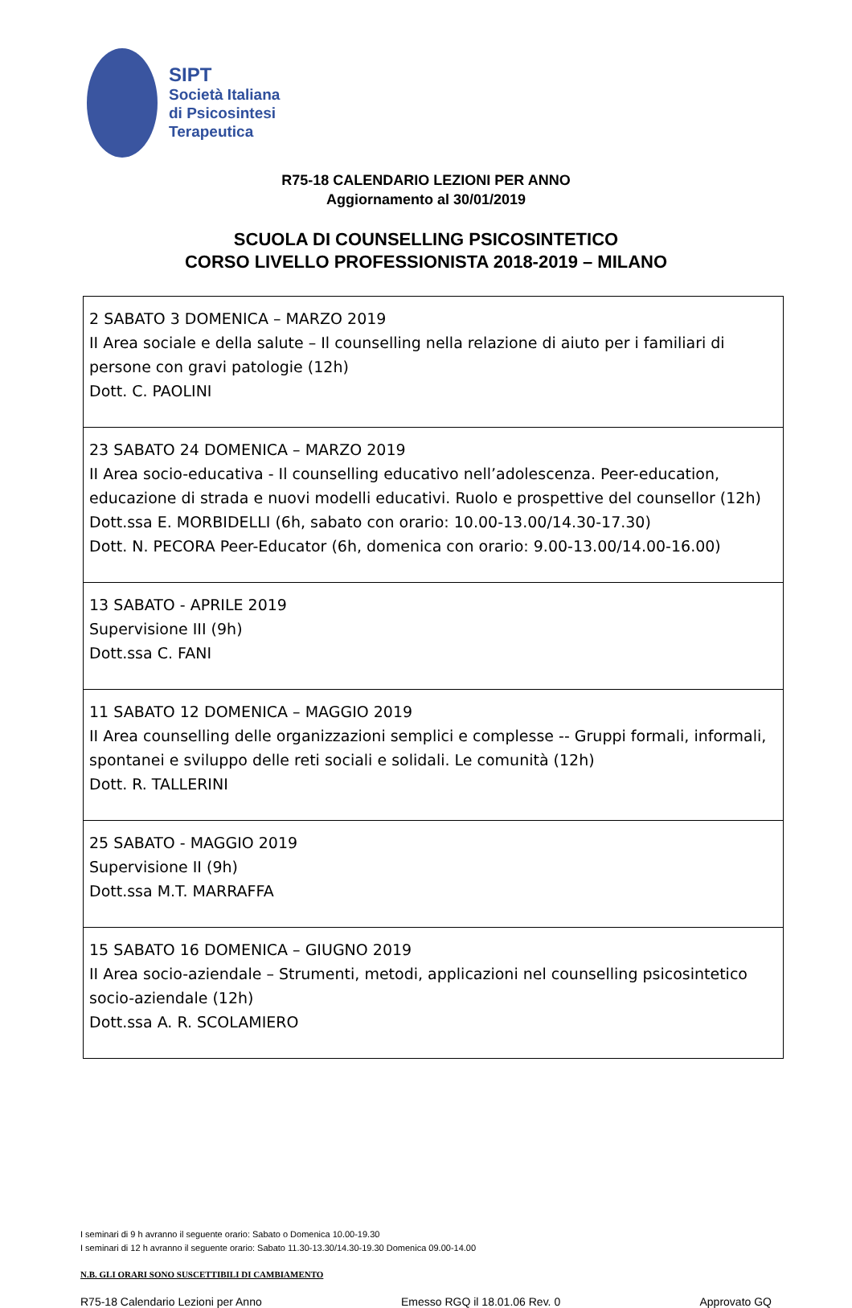SIPT
Società Italiana
di Psicosintesi
Terapeutica
R75-18 CALENDARIO LEZIONI PER ANNO
Aggiornamento al 30/01/2019
SCUOLA DI COUNSELLING PSICOSINTETICO
CORSO LIVELLO PROFESSIONISTA 2018-2019 – MILANO
| 2 SABATO 3 DOMENICA – MARZO 2019 II Area sociale e della salute – Il counselling nella relazione di aiuto per i familiari di persone con gravi patologie (12h) Dott. C. PAOLINI |
| 23 SABATO 24 DOMENICA – MARZO 2019 II Area socio-educativa - Il counselling educativo nell’adolescenza. Peer-education, educazione di strada e nuovi modelli educativi. Ruolo e prospettive del counsellor (12h) Dott.ssa E. MORBIDELLI (6h, sabato con orario: 10.00-13.00/14.30-17.30) Dott. N. PECORA Peer-Educator (6h, domenica con orario: 9.00-13.00/14.00-16.00) |
| 13 SABATO - APRILE 2019 Supervisione III (9h) Dott.ssa C. FANI |
| 11 SABATO 12 DOMENICA – MAGGIO 2019 II Area counselling delle organizzazioni semplici e complesse -- Gruppi formali, informali, spontanei e sviluppo delle reti sociali e solidali. Le comunità (12h) Dott. R. TALLERINI |
| 25 SABATO - MAGGIO 2019 Supervisione II (9h) Dott.ssa M.T. MARRAFFA |
| 15 SABATO 16 DOMENICA – GIUGNO 2019 II Area socio-aziendale – Strumenti, metodi, applicazioni nel counselling psicosintetico socio-aziendale (12h) Dott.ssa A. R. SCOLAMIERO |
I seminari di 9 h avranno il seguente orario: Sabato o Domenica 10.00-19.30
I seminari di 12 h avranno il seguente orario: Sabato 11.30-13.30/14.30-19.30 Domenica 09.00-14.00
N.B. GLI ORARI SONO SUSCETTIBILI DI CAMBIAMENTO
R75-18 Calendario Lezioni per Anno Emesso RGQ il 18.01.06 Rev. 0 Approvato GQ